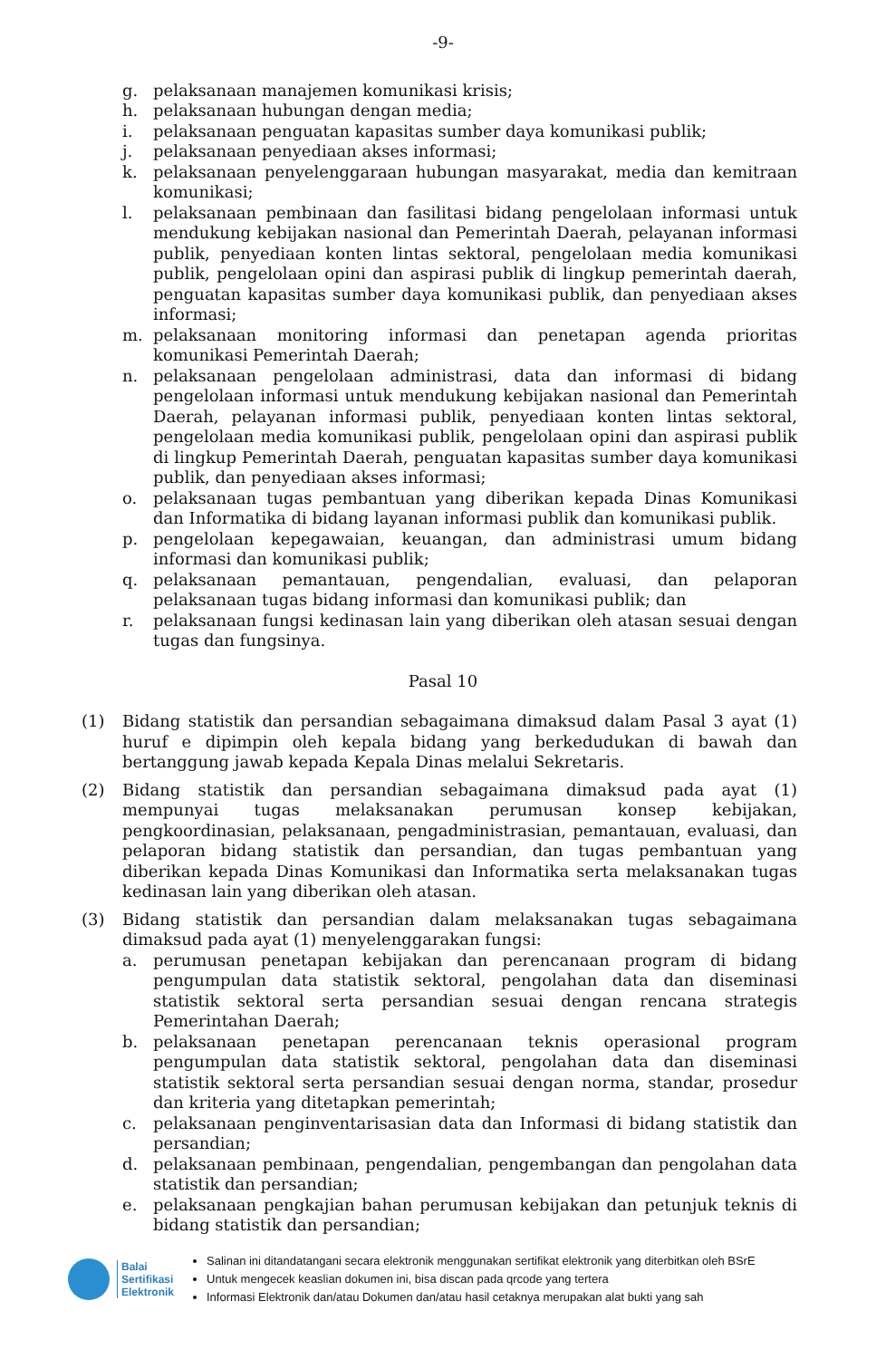-9-
g. pelaksanaan manajemen komunikasi krisis;
h. pelaksanaan hubungan dengan media;
i. pelaksanaan penguatan kapasitas sumber daya komunikasi publik;
j. pelaksanaan penyediaan akses informasi;
k. pelaksanaan penyelenggaraan hubungan masyarakat, media dan kemitraan komunikasi;
l. pelaksanaan pembinaan dan fasilitasi bidang pengelolaan informasi untuk mendukung kebijakan nasional dan Pemerintah Daerah, pelayanan informasi publik, penyediaan konten lintas sektoral, pengelolaan media komunikasi publik, pengelolaan opini dan aspirasi publik di lingkup pemerintah daerah, penguatan kapasitas sumber daya komunikasi publik, dan penyediaan akses informasi;
m. pelaksanaan monitoring informasi dan penetapan agenda prioritas komunikasi Pemerintah Daerah;
n. pelaksanaan pengelolaan administrasi, data dan informasi di bidang pengelolaan informasi untuk mendukung kebijakan nasional dan Pemerintah Daerah, pelayanan informasi publik, penyediaan konten lintas sektoral, pengelolaan media komunikasi publik, pengelolaan opini dan aspirasi publik di lingkup Pemerintah Daerah, penguatan kapasitas sumber daya komunikasi publik, dan penyediaan akses informasi;
o. pelaksanaan tugas pembantuan yang diberikan kepada Dinas Komunikasi dan Informatika di bidang layanan informasi publik dan komunikasi publik.
p. pengelolaan kepegawaian, keuangan, dan administrasi umum bidang informasi dan komunikasi publik;
q. pelaksanaan pemantauan, pengendalian, evaluasi, dan pelaporan pelaksanaan tugas bidang informasi dan komunikasi publik; dan
r. pelaksanaan fungsi kedinasan lain yang diberikan oleh atasan sesuai dengan tugas dan fungsinya.
Pasal 10
(1) Bidang statistik dan persandian sebagaimana dimaksud dalam Pasal 3 ayat (1) huruf e dipimpin oleh kepala bidang yang berkedudukan di bawah dan bertanggung jawab kepada Kepala Dinas melalui Sekretaris.
(2) Bidang statistik dan persandian sebagaimana dimaksud pada ayat (1) mempunyai tugas melaksanakan perumusan konsep kebijakan, pengkoordinasian, pelaksanaan, pengadministrasian, pemantauan, evaluasi, dan pelaporan bidang statistik dan persandian, dan tugas pembantuan yang diberikan kepada Dinas Komunikasi dan Informatika serta melaksanakan tugas kedinasan lain yang diberikan oleh atasan.
(3) Bidang statistik dan persandian dalam melaksanakan tugas sebagaimana dimaksud pada ayat (1) menyelenggarakan fungsi:
a. perumusan penetapan kebijakan dan perencanaan program di bidang pengumpulan data statistik sektoral, pengolahan data dan diseminasi statistik sektoral serta persandian sesuai dengan rencana strategis Pemerintahan Daerah;
b. pelaksanaan penetapan perencanaan teknis operasional program pengumpulan data statistik sektoral, pengolahan data dan diseminasi statistik sektoral serta persandian sesuai dengan norma, standar, prosedur dan kriteria yang ditetapkan pemerintah;
c. pelaksanaan penginventarisasian data dan Informasi di bidang statistik dan persandian;
d. pelaksanaan pembinaan, pengendalian, pengembangan dan pengolahan data statistik dan persandian;
e. pelaksanaan pengkajian bahan perumusan kebijakan dan petunjuk teknis di bidang statistik dan persandian;
Balai
Sertifikasi
Elektronik
Salinan ini ditandatangani secara elektronik menggunakan sertifikat elektronik yang diterbitkan oleh BSrE
Untuk mengecek keaslian dokumen ini, bisa discan pada qrcode yang tertera
Informasi Elektronik dan/atau Dokumen dan/atau hasil cetaknya merupakan alat bukti yang sah